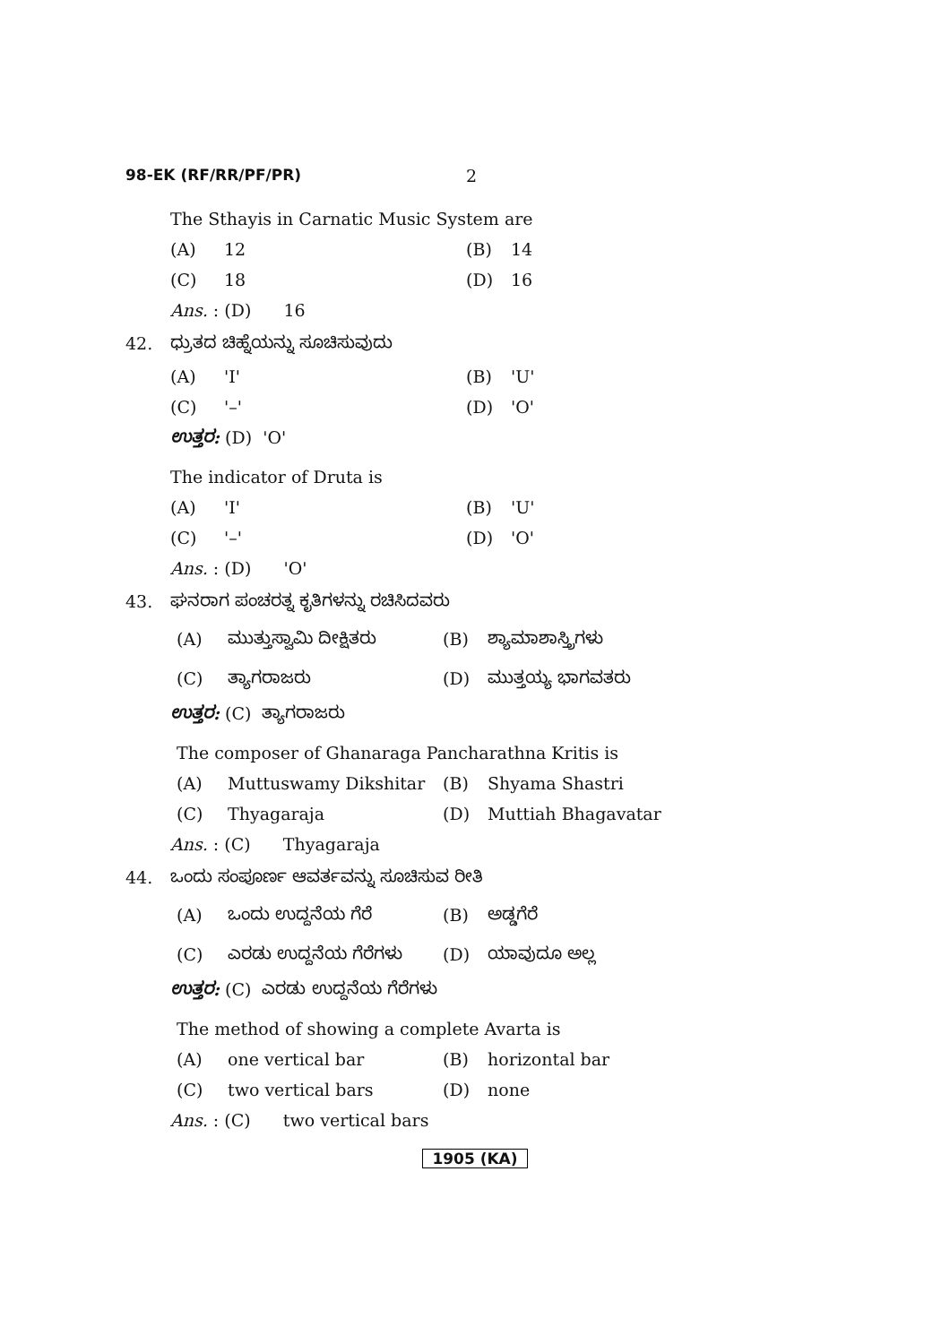98-EK (RF/RR/PF/PR) 2
The Sthayis in Carnatic Music System are
(A) 12 (B) 14
(C) 18 (D) 16
Ans. : (D) 16
42. ಧ್ರುತದ ಚಿಹ್ನೆಯನ್ನು ಸೂಚಿಸುವುದು
(A) 'I' (B) 'U'
(C) '–' (D) 'O'
ಉತ್ತರ: (D) 'O'
The indicator of Druta is
(A) 'I' (B) 'U'
(C) '–' (D) 'O'
Ans. : (D) 'O'
43. ಘನರಾಗ ಪಂಚರತ್ನ ಕೃತಿಗಳನ್ನು ರಚಿಸಿದವರು
(A) ಮುತ್ತುಸ್ವಾಮಿ ದೀಕ್ಷಿತರು (B) ಶ್ಯಾಮಾಶಾಸ್ತ್ರಿಗಳು
(C) ತ್ಯಾಗರಾಜರು (D) ಮುತ್ತಯ್ಯ ಭಾಗವತರು
ಉತ್ತರ: (C) ತ್ಯಾಗರಾಜರು
The composer of Ghanaraga Pancharathna Kritis is
(A) Muttuswamy Dikshitar (B) Shyama Shastri
(C) Thyagaraja (D) Muttiah Bhagavatar
Ans. : (C) Thyagaraja
44. ಒಂದು ಸಂಪೂರ್ಣ ಆವರ್ತವನ್ನು ಸೂಚಿಸುವ ರೀತಿ
(A) ಒಂದು ಉದ್ದನೆಯ ಗೆರೆ (B) ಅಡ್ಡಗೆರೆ
(C) ಎರಡು ಉದ್ದನೆಯ ಗೆರೆಗಳು (D) ಯಾವುದೂ ಅಲ್ಲ
ಉತ್ತರ: (C) ಎರಡು ಉದ್ದನೆಯ ಗೆರೆಗಳು
The method of showing a complete Avarta is
(A) one vertical bar (B) horizontal bar
(C) two vertical bars (D) none
Ans. : (C) two vertical bars
1905 (KA)